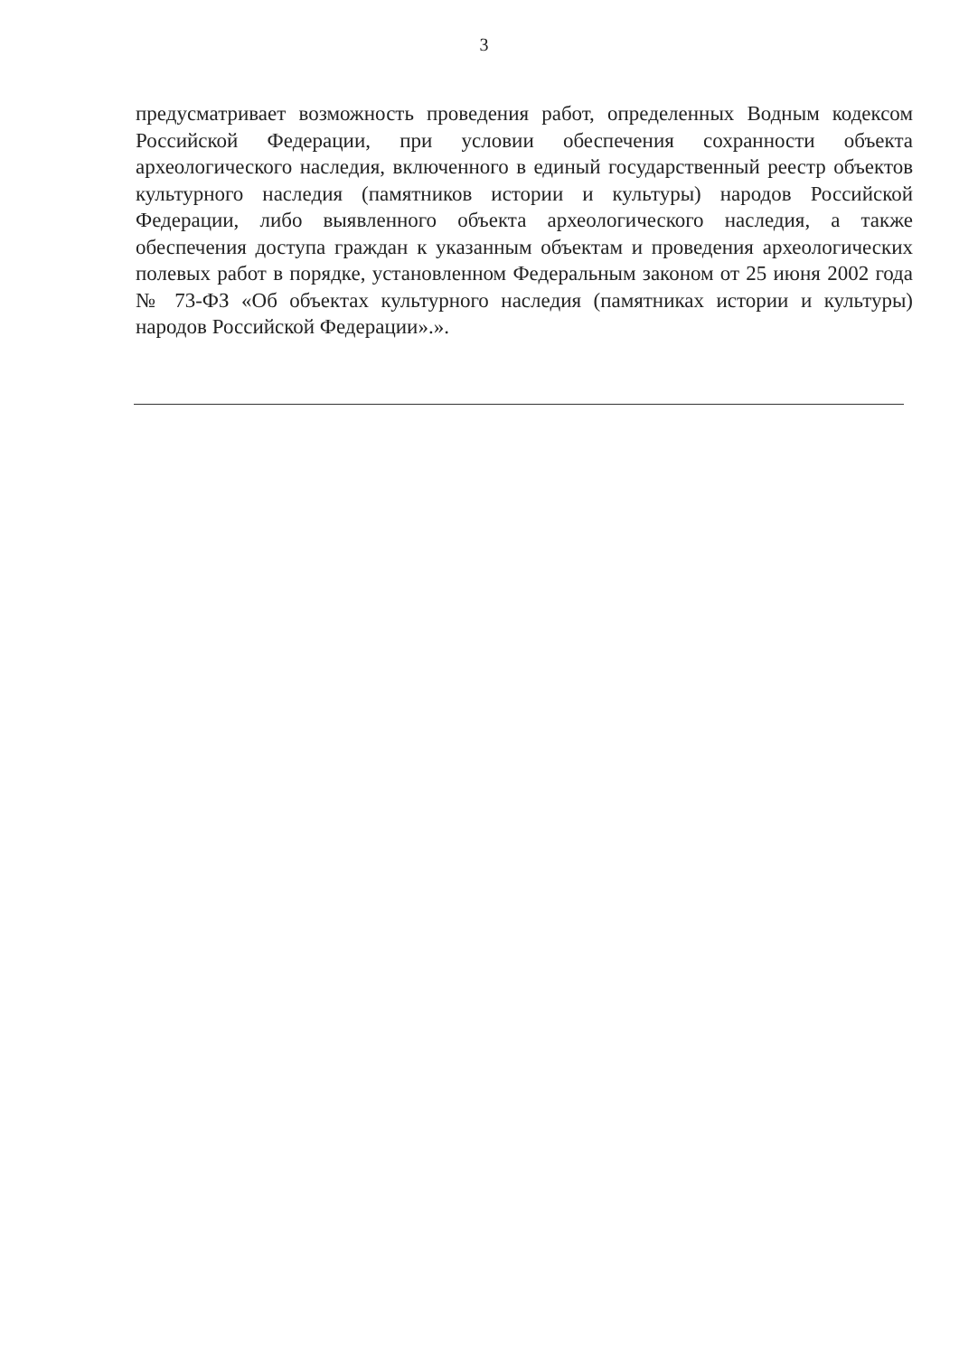3
предусматривает возможность проведения работ, определенных Водным кодексом Российской Федерации, при условии обеспечения сохранности объекта археологического наследия, включенного в единый государственный реестр объектов культурного наследия (памятников истории и культуры) народов Российской Федерации, либо выявленного объекта археологического наследия, а также обеспечения доступа граждан к указанным объектам и проведения археологических полевых работ в порядке, установленном Федеральным законом от 25 июня 2002 года № 73-ФЗ «Об объектах культурного наследия (памятниках истории и культуры) народов Российской Федерации».».